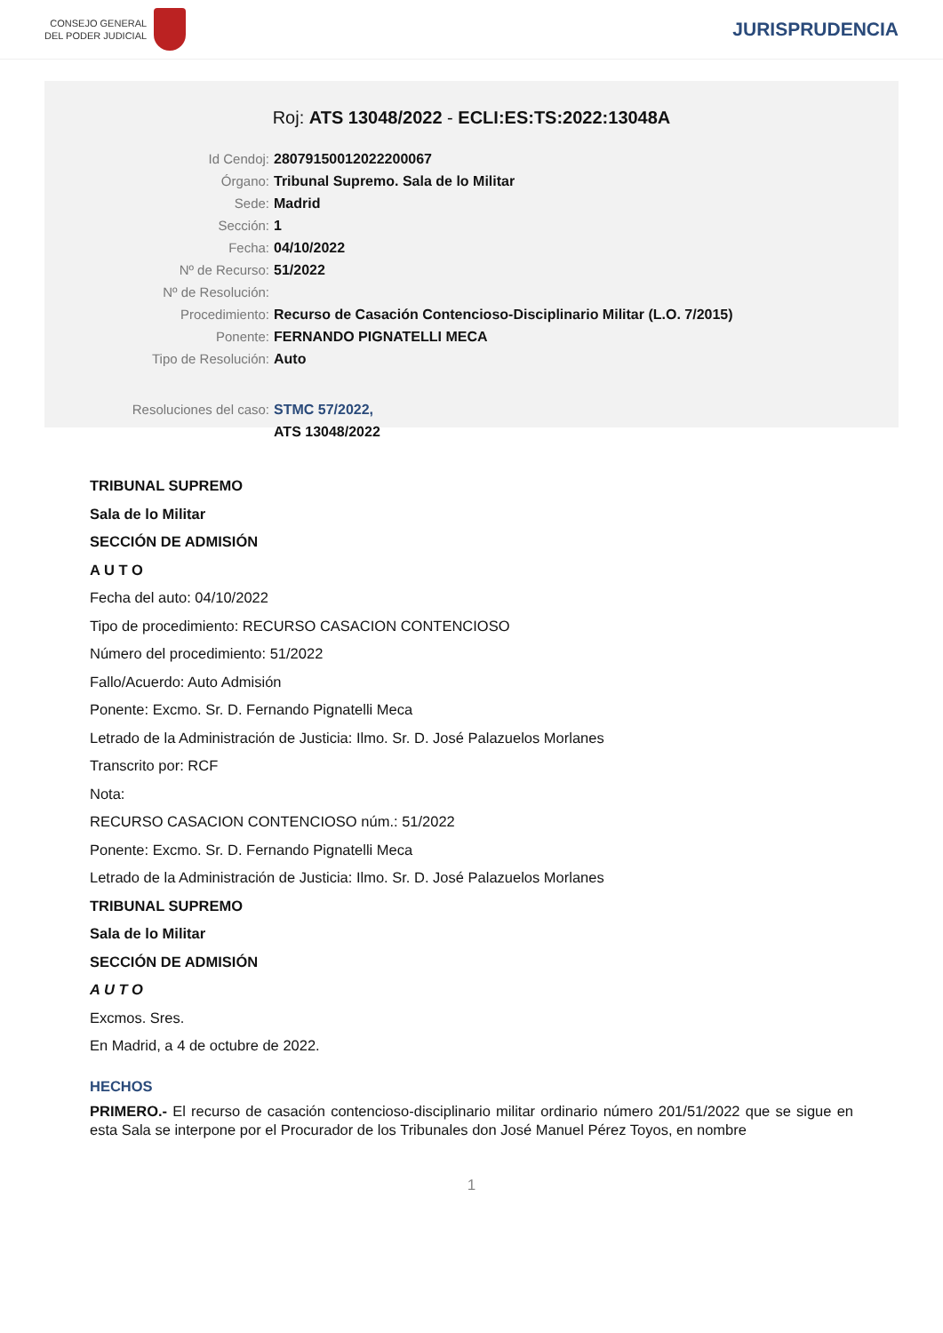CONSEJO GENERAL
DEL PODER JUDICIAL
JURISPRUDENCIA
Roj: ATS 13048/2022 - ECLI:ES:TS:2022:13048A
Id Cendoj: 28079150012022200067
Órgano: Tribunal Supremo. Sala de lo Militar
Sede: Madrid
Sección: 1
Fecha: 04/10/2022
Nº de Recurso: 51/2022
Nº de Resolución:
Procedimiento: Recurso de Casación Contencioso-Disciplinario Militar (L.O. 7/2015)
Ponente: FERNANDO PIGNATELLI MECA
Tipo de Resolución: Auto
Resoluciones del caso: STMC 57/2022,
ATS 13048/2022
TRIBUNAL SUPREMO
Sala de lo Militar
SECCIÓN DE ADMISIÓN
A U T O
Fecha del auto: 04/10/2022
Tipo de procedimiento: RECURSO CASACION CONTENCIOSO
Número del procedimiento: 51/2022
Fallo/Acuerdo: Auto Admisión
Ponente: Excmo. Sr. D. Fernando Pignatelli Meca
Letrado de la Administración de Justicia: Ilmo. Sr. D. José Palazuelos Morlanes
Transcrito por: RCF
Nota:
RECURSO CASACION CONTENCIOSO núm.: 51/2022
Ponente: Excmo. Sr. D. Fernando Pignatelli Meca
Letrado de la Administración de Justicia: Ilmo. Sr. D. José Palazuelos Morlanes
TRIBUNAL SUPREMO
Sala de lo Militar
SECCIÓN DE ADMISIÓN
A U T O
Excmos. Sres.
En Madrid, a 4 de octubre de 2022.
HECHOS
PRIMERO.- El recurso de casación contencioso-disciplinario militar ordinario número 201/51/2022 que se sigue en esta Sala se interpone por el Procurador de los Tribunales don José Manuel Pérez Toyos, en nombre
1